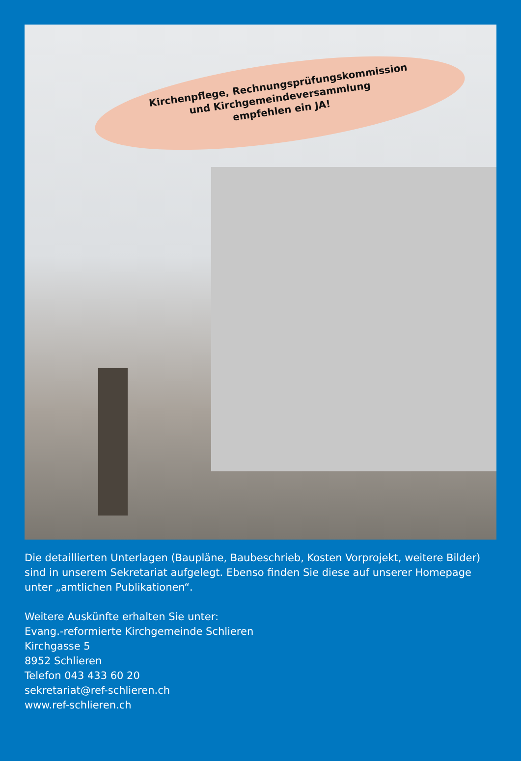Kirchenpflege, Rechnungsprüfungskommission
und Kirchgemeindeversammlung
empfehlen ein JA!
Die detaillierten Unterlagen (Baupläne, Baubeschrieb, Kosten Vorprojekt, weitere Bilder) sind in unserem Sekretariat aufgelegt. Ebenso finden Sie diese auf unserer Homepage unter „amtlichen Publikationen“.
Weitere Auskünfte erhalten Sie unter:
Evang.-reformierte Kirchgemeinde Schlieren
Kirchgasse 5
8952 Schlieren
Telefon 043 433 60 20
sekretariat@ref-schlieren.ch
www.ref-schlieren.ch